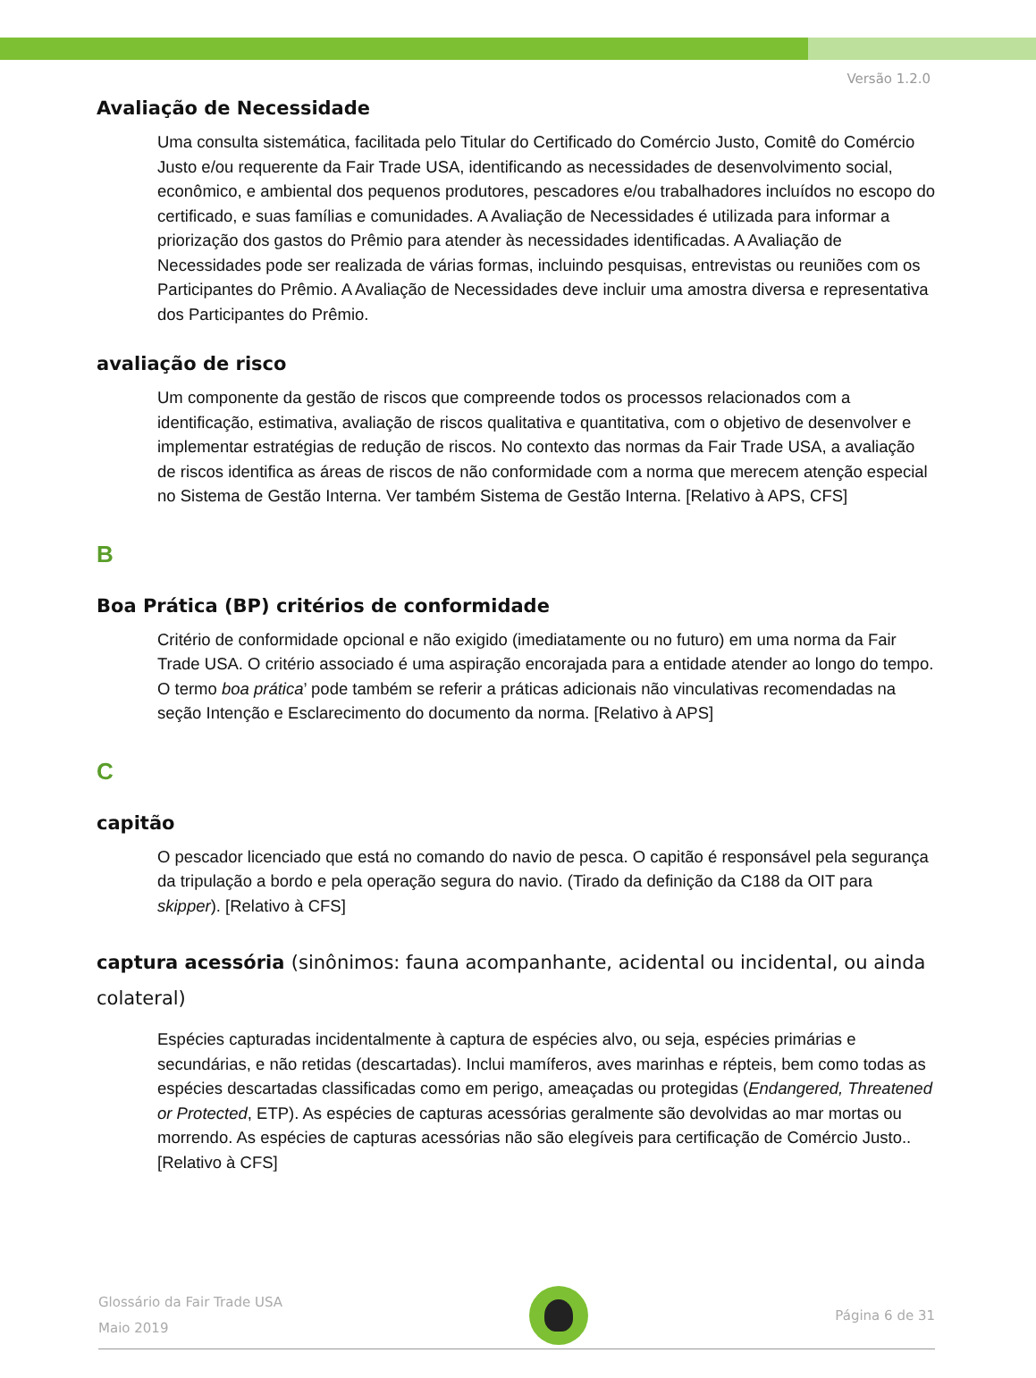Versão 1.2.0
Avaliação de Necessidade
Uma consulta sistemática, facilitada pelo Titular do Certificado do Comércio Justo, Comitê do Comércio Justo e/ou requerente da Fair Trade USA, identificando as necessidades de desenvolvimento social, econômico, e ambiental dos pequenos produtores, pescadores e/ou trabalhadores incluídos no escopo do certificado, e suas famílias e comunidades. A Avaliação de Necessidades é utilizada para informar a priorização dos gastos do Prêmio para atender às necessidades identificadas. A Avaliação de Necessidades pode ser realizada de várias formas, incluindo pesquisas, entrevistas ou reuniões com os Participantes do Prêmio. A Avaliação de Necessidades deve incluir uma amostra diversa e representativa dos Participantes do Prêmio.
avaliação de risco
Um componente da gestão de riscos que compreende todos os processos relacionados com a identificação, estimativa, avaliação de riscos qualitativa e quantitativa, com o objetivo de desenvolver e implementar estratégias de redução de riscos. No contexto das normas da Fair Trade USA, a avaliação de riscos identifica as áreas de riscos de não conformidade com a norma que merecem atenção especial no Sistema de Gestão Interna. Ver também Sistema de Gestão Interna. [Relativo à APS, CFS]
B
Boa Prática (BP) critérios de conformidade
Critério de conformidade opcional e não exigido (imediatamente ou no futuro) em uma norma da Fair Trade USA. O critério associado é uma aspiração encorajada para a entidade atender ao longo do tempo. O termo boa prática’ pode também se referir a práticas adicionais não vinculativas recomendadas na seção Intenção e Esclarecimento do documento da norma. [Relativo à APS]
C
capitão
O pescador licenciado que está no comando do navio de pesca. O capitão é responsável pela segurança da tripulação a bordo e pela operação segura do navio. (Tirado da definição da C188 da OIT para skipper). [Relativo à CFS]
captura acessória (sinônimos: fauna acompanhante, acidental ou incidental, ou ainda colateral)
Espécies capturadas incidentalmente à captura de espécies alvo, ou seja, espécies primárias e secundárias, e não retidas (descartadas). Inclui mamíferos, aves marinhas e répteis, bem como todas as espécies descartadas classificadas como em perigo, ameaçadas ou protegidas (Endangered, Threatened or Protected, ETP). As espécies de capturas acessórias geralmente são devolvidas ao mar mortas ou morrendo. As espécies de capturas acessórias não são elegíveis para certificação de Comércio Justo.. [Relativo à CFS]
Glossário da Fair Trade USA
Maio 2019
Página 6 de 31